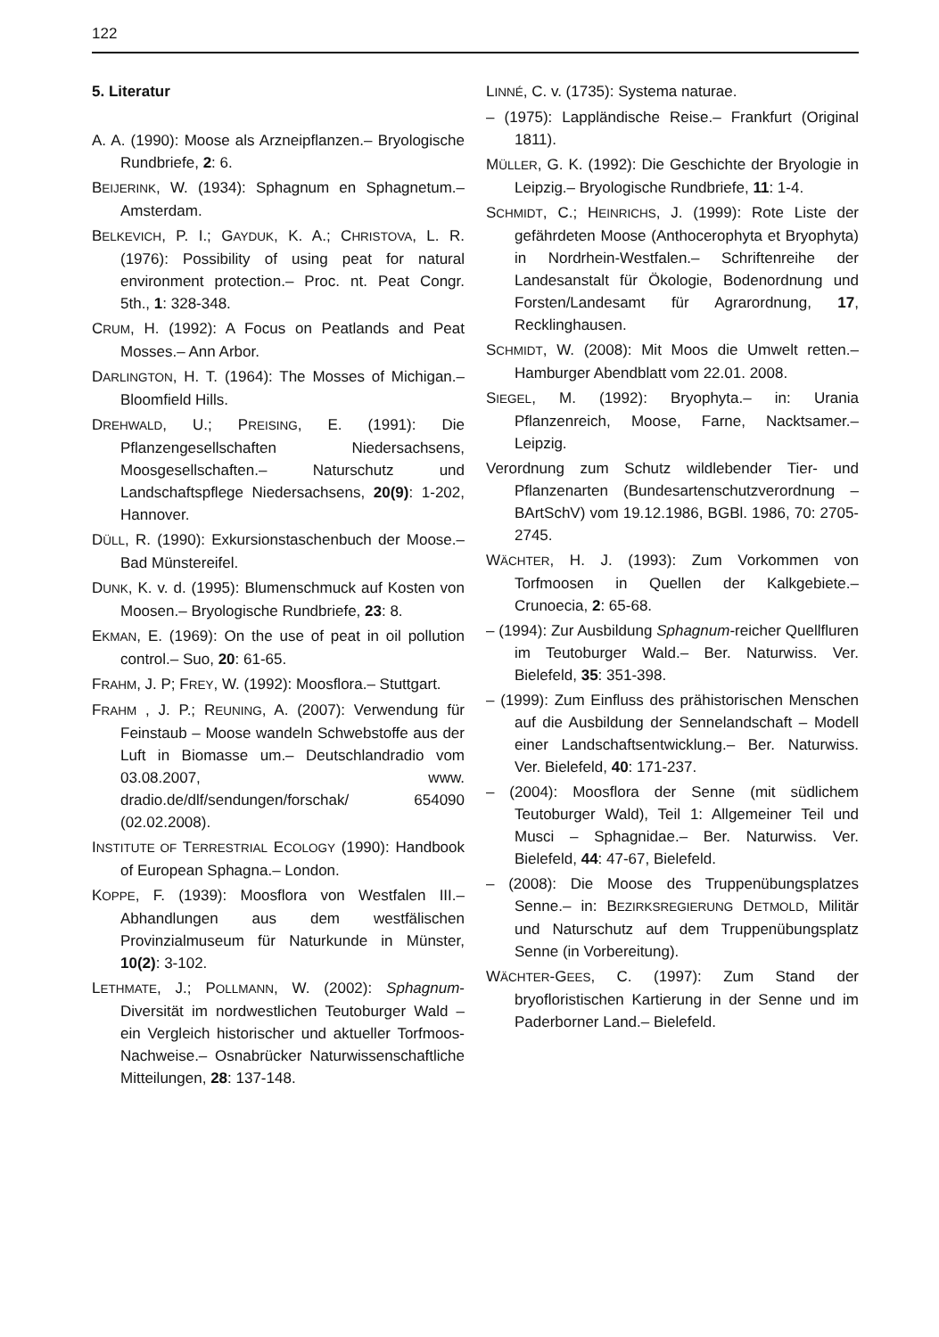122
5. Literatur
A. A. (1990): Moose als Arzneipflanzen.– Bryologische Rundbriefe, 2: 6.
BEIJERINK, W. (1934): Sphagnum en Sphagnetum.– Amsterdam.
BELKEVICH, P. I.; GAYDUK, K. A.; CHRISTOVA, L. R. (1976): Possibility of using peat for natural environment protection.– Proc. nt. Peat Congr. 5th., 1: 328-348.
CRUM, H. (1992): A Focus on Peatlands and Peat Mosses.– Ann Arbor.
DARLINGTON, H. T. (1964): The Mosses of Michigan.– Bloomfield Hills.
DREHWALD, U.; PREISING, E. (1991): Die Pflanzengesellschaften Niedersachsens, Moosgesellschaften.– Naturschutz und Landschaftspflege Niedersachsens, 20(9): 1-202, Hannover.
DÜLL, R. (1990): Exkursionstaschenbuch der Moose.– Bad Münstereifel.
DUNK, K. v. d. (1995): Blumenschmuck auf Kosten von Moosen.– Bryologische Rundbriefe, 23: 8.
EKMAN, E. (1969): On the use of peat in oil pollution control.– Suo, 20: 61-65.
FRAHM, J. P; FREY, W. (1992): Moosflora.– Stuttgart.
FRAHM , J. P.; REUNING, A. (2007): Verwendung für Feinstaub – Moose wandeln Schwebstoffe aus der Luft in Biomasse um.– Deutschlandradio vom 03.08.2007, www. dradio.de/dlf/sendungen/forschak/ 654090 (02.02.2008).
INSTITUTE OF TERRESTRIAL ECOLOGY (1990): Handbook of European Sphagna.– London.
KOPPE, F. (1939): Moosflora von Westfalen III.–Abhandlungen aus dem westfälischen Provinzialmuseum für Naturkunde in Münster, 10(2): 3-102.
LETHMATE, J.; POLLMANN, W. (2002): Sphagnum-Diversität im nordwestlichen Teutoburger Wald – ein Vergleich historischer und aktueller Torfmoos-Nachweise.– Osnabrücker Naturwissenschaftliche Mitteilungen, 28: 137-148.
LINNÉ, C. v. (1735): Systema naturae.
– (1975): Lappländische Reise.– Frankfurt (Original 1811).
MÜLLER, G. K. (1992): Die Geschichte der Bryologie in Leipzig.– Bryologische Rundbriefe, 11: 1-4.
SCHMIDT, C.; HEINRICHS, J. (1999): Rote Liste der gefährdeten Moose (Anthocerophyta et Bryophyta) in Nordrhein-Westfalen.– Schriftenreihe der Landesanstalt für Ökologie, Bodenordnung und Forsten/Landesamt für Agrarordnung, 17, Recklinghausen.
SCHMIDT, W. (2008): Mit Moos die Umwelt retten.– Hamburger Abendblatt vom 22.01. 2008.
SIEGEL, M. (1992): Bryophyta.– in: Urania Pflanzenreich, Moose, Farne, Nacktsamer.– Leipzig.
Verordnung zum Schutz wildlebender Tier- und Pflanzenarten (Bundesartenschutzverordnung – BArtSchV) vom 19.12.1986, BGBl. 1986, 70: 2705-2745.
WÄCHTER, H. J. (1993): Zum Vorkommen von Torfmoosen in Quellen der Kalkgebiete.– Crunoecia, 2: 65-68.
– (1994): Zur Ausbildung Sphagnum-reicher Quellfluren im Teutoburger Wald.– Ber. Naturwiss. Ver. Bielefeld, 35: 351-398.
– (1999): Zum Einfluss des prähistorischen Menschen auf die Ausbildung der Sennelandschaft – Modell einer Landschaftsentwicklung.– Ber. Naturwiss. Ver. Bielefeld, 40: 171-237.
– (2004): Moosflora der Senne (mit südlichem Teutoburger Wald), Teil 1: Allgemeiner Teil und Musci – Sphagnidae.– Ber. Naturwiss. Ver. Bielefeld, 44: 47-67, Bielefeld.
– (2008): Die Moose des Truppenübungsplatzes Senne.– in: BEZIRKSREGIERUNG DETMOLD, Militär und Naturschutz auf dem Truppenübungsplatz Senne (in Vorbereitung).
WÄCHTER-GEES, C. (1997): Zum Stand der bryofloristischen Kartierung in der Senne und im Paderborner Land.– Bielefeld.